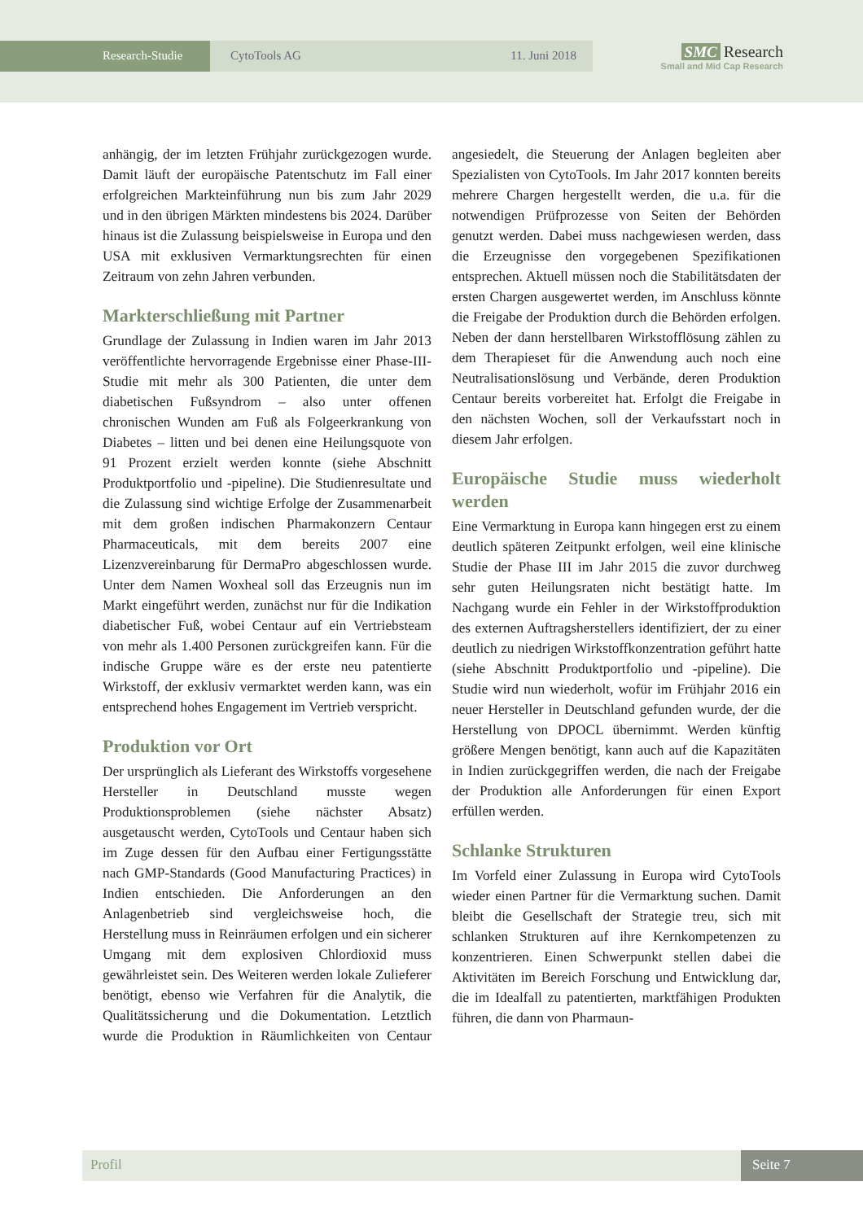Research-Studie
CytoTools AG 11. Juni 2018
SMC Research
Small and Mid Cap Research
anhängig, der im letzten Frühjahr zurückgezogen wurde. Damit läuft der europäische Patentschutz im Fall einer erfolgreichen Markteinführung nun bis zum Jahr 2029 und in den übrigen Märkten mindestens bis 2024. Darüber hinaus ist die Zulassung beispielsweise in Europa und den USA mit exklusiven Vermarktungsrechten für einen Zeitraum von zehn Jahren verbunden.
Markterschließung mit Partner
Grundlage der Zulassung in Indien waren im Jahr 2013 veröffentlichte hervorragende Ergebnisse einer Phase-III-Studie mit mehr als 300 Patienten, die unter dem diabetischen Fußsyndrom – also unter offenen chronischen Wunden am Fuß als Folgeerkrankung von Diabetes – litten und bei denen eine Heilungsquote von 91 Prozent erzielt werden konnte (siehe Abschnitt Produktportfolio und -pipeline). Die Studienresultate und die Zulassung sind wichtige Erfolge der Zusammenarbeit mit dem großen indischen Pharmakonzern Centaur Pharmaceuticals, mit dem bereits 2007 eine Lizenzvereinbarung für DermaPro abgeschlossen wurde. Unter dem Namen Woxheal soll das Erzeugnis nun im Markt eingeführt werden, zunächst nur für die Indikation diabetischer Fuß, wobei Centaur auf ein Vertriebsteam von mehr als 1.400 Personen zurückgreifen kann. Für die indische Gruppe wäre es der erste neu patentierte Wirkstoff, der exklusiv vermarktet werden kann, was ein entsprechend hohes Engagement im Vertrieb verspricht.
Produktion vor Ort
Der ursprünglich als Lieferant des Wirkstoffs vorgesehene Hersteller in Deutschland musste wegen Produktionsproblemen (siehe nächster Absatz) ausgetauscht werden, CytoTools und Centaur haben sich im Zuge dessen für den Aufbau einer Fertigungsstätte nach GMP-Standards (Good Manufacturing Practices) in Indien entschieden. Die Anforderungen an den Anlagenbetrieb sind vergleichsweise hoch, die Herstellung muss in Reinräumen erfolgen und ein sicherer Umgang mit dem explosiven Chlordioxid muss gewährleistet sein. Des Weiteren werden lokale Zulieferer benötigt, ebenso wie Verfahren für die Analytik, die Qualitätssicherung und die Dokumentation. Letztlich wurde die Produktion in Räumlichkeiten von Centaur angesiedelt, die Steuerung der Anlagen begleiten aber Spezialisten von CytoTools. Im Jahr 2017 konnten bereits mehrere Chargen hergestellt werden, die u.a. für die notwendigen Prüfprozesse von Seiten der Behörden genutzt werden. Dabei muss nachgewiesen werden, dass die Erzeugnisse den vorgegebenen Spezifikationen entsprechen. Aktuell müssen noch die Stabilitätsdaten der ersten Chargen ausgewertet werden, im Anschluss könnte die Freigabe der Produktion durch die Behörden erfolgen. Neben der dann herstellbaren Wirkstofflösung zählen zu dem Therapieset für die Anwendung auch noch eine Neutralisationslösung und Verbände, deren Produktion Centaur bereits vorbereitet hat. Erfolgt die Freigabe in den nächsten Wochen, soll der Verkaufsstart noch in diesem Jahr erfolgen.
Europäische Studie muss wiederholt werden
Eine Vermarktung in Europa kann hingegen erst zu einem deutlich späteren Zeitpunkt erfolgen, weil eine klinische Studie der Phase III im Jahr 2015 die zuvor durchweg sehr guten Heilungsraten nicht bestätigt hatte. Im Nachgang wurde ein Fehler in der Wirkstoffproduktion des externen Auftragsherstellers identifiziert, der zu einer deutlich zu niedrigen Wirkstoffkonzentration geführt hatte (siehe Abschnitt Produktportfolio und -pipeline). Die Studie wird nun wiederholt, wofür im Frühjahr 2016 ein neuer Hersteller in Deutschland gefunden wurde, der die Herstellung von DPOCL übernimmt. Werden künftig größere Mengen benötigt, kann auch auf die Kapazitäten in Indien zurückgegriffen werden, die nach der Freigabe der Produktion alle Anforderungen für einen Export erfüllen werden.
Schlanke Strukturen
Im Vorfeld einer Zulassung in Europa wird CytoTools wieder einen Partner für die Vermarktung suchen. Damit bleibt die Gesellschaft der Strategie treu, sich mit schlanken Strukturen auf ihre Kernkompetenzen zu konzentrieren. Einen Schwerpunkt stellen dabei die Aktivitäten im Bereich Forschung und Entwicklung dar, die im Idealfall zu patentierten, marktfähigen Produkten führen, die dann von Pharmaun-
Profil
Seite 7